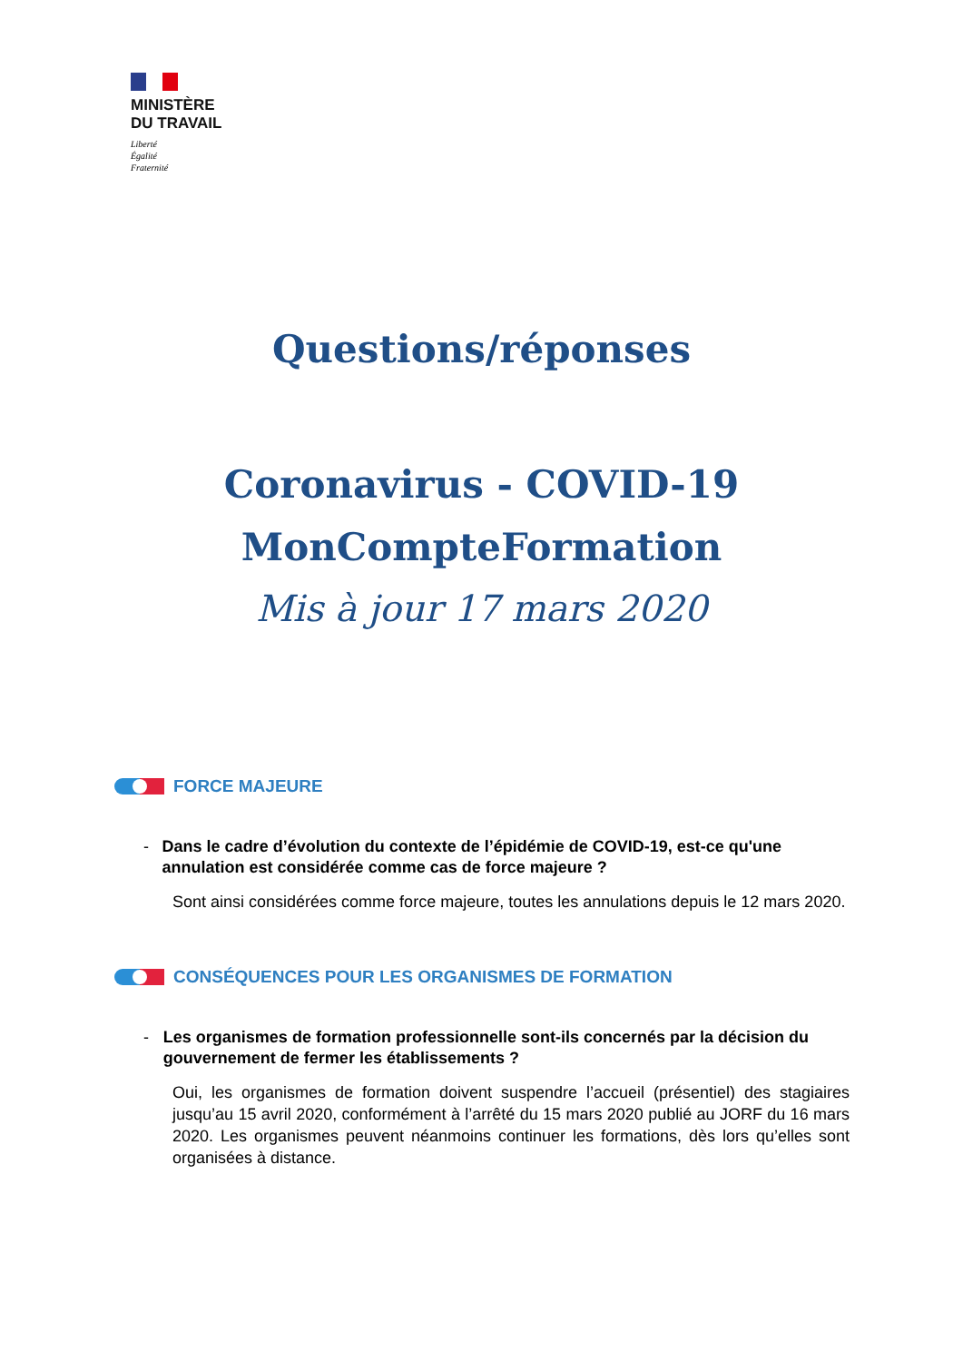MINISTÈRE
DU TRAVAIL
Liberté
Égalité
Fraternité
Questions/réponses
Coronavirus - COVID-19
MonCompteFormation
Mis à jour 17 mars 2020
FORCE MAJEURE
- Dans le cadre d’évolution du contexte de l’épidémie de COVID-19, est-ce qu'une annulation est considérée comme cas de force majeure ?
Sont ainsi considérées comme force majeure, toutes les annulations depuis le 12 mars 2020.
CONSÉQUENCES POUR LES ORGANISMES DE FORMATION
- Les organismes de formation professionnelle sont-ils concernés par la décision du gouvernement de fermer les établissements ?
Oui, les organismes de formation doivent suspendre l’accueil (présentiel) des stagiaires jusqu’au 15 avril 2020, conformément à l’arrêté du 15 mars 2020 publié au JORF du 16 mars 2020. Les organismes peuvent néanmoins continuer les formations, dès lors qu’elles sont organisées à distance.